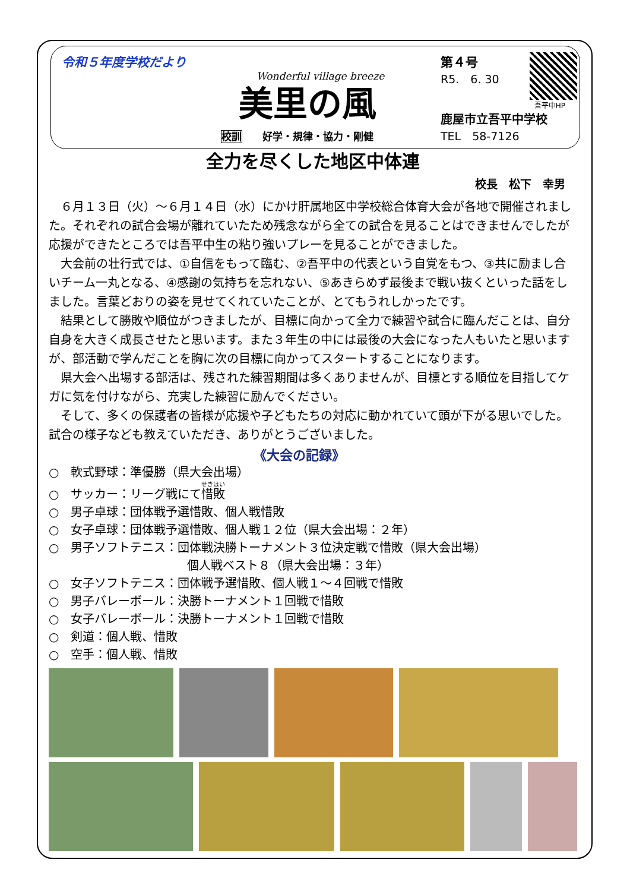令和５年度学校だより
Wonderful village breeze
美里の風
校訓　　好学・規律・協力・剛健
第４号
R5.　6. 30
吾平中HP
鹿屋市立吾平中学校
TEL　58-7126
全力を尽くした地区中体連
校長　松下　幸男
６月１３日（火）～６月１４日（水）にかけ肝属地区中学校総合体育大会が各地で開催されました。それぞれの試合会場が離れていたため残念ながら全ての試合を見ることはできませんでしたが応援ができたところでは吾平中生の粘り強いプレーを見ることができました。
大会前の壮行式では、①自信をもって臨む、②吾平中の代表という自覚をもつ、③共に励まし合いチーム一丸となる、④感謝の気持ちを忘れない、⑤あきらめず最後まで戦い抜くといった話をしました。言葉どおりの姿を見せてくれていたことが、とてもうれしかったです。
結果として勝敗や順位がつきましたが、目標に向かって全力で練習や試合に臨んだことは、自分自身を大きく成長させたと思います。また３年生の中には最後の大会になった人もいたと思いますが、部活動で学んだことを胸に次の目標に向かってスタートすることになります。
県大会へ出場する部活は、残された練習期間は多くありませんが、目標とする順位を目指してケガに気を付けながら、充実した練習に励んでください。
そして、多くの保護者の皆様が応援や子どもたちの対応に動かれていて頭が下がる思いでした。試合の様子なども教えていただき、ありがとうございました。
《大会の記録》
○　軟式野球：準優勝（県大会出場）
○　サッカー：リーグ戦にて惜敗
○　男子卓球：団体戦予選惜敗、個人戦惜敗
○　女子卓球：団体戦予選惜敗、個人戦１２位（県大会出場：２年）
○　男子ソフトテニス：団体戦決勝トーナメント３位決定戦で惜敗（県大会出場）
個人戦ベスト８（県大会出場：３年）
○　女子ソフトテニス：団体戦予選惜敗、個人戦１～４回戦で惜敗
○　男子バレーボール：決勝トーナメント１回戦で惜敗
○　女子バレーボール：決勝トーナメント１回戦で惜敗
○　剣道：個人戦、惜敗
○　空手：個人戦、惜敗